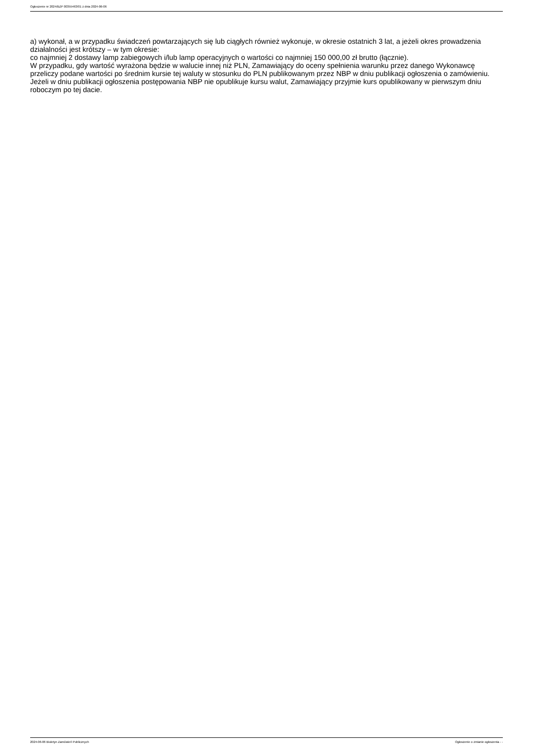Ogłoszenie nr 2024/BZP 00355463/01 z dnia 2024-06-06
a) wykonał, a w przypadku świadczeń powtarzających się lub ciągłych również wykonuje, w okresie ostatnich 3 lat, a jeżeli okres prowadzenia działalności jest krótszy – w tym okresie:
co najmniej 2 dostawy lamp zabiegowych i/lub lamp operacyjnych o wartości co najmniej 150 000,00 zł brutto (łącznie).
W przypadku, gdy wartość wyrażona będzie w walucie innej niż PLN, Zamawiający do oceny spełnienia warunku przez danego Wykonawcę przeliczy podane wartości po średnim kursie tej waluty w stosunku do PLN publikowanym przez NBP w dniu publikacji ogłoszenia o zamówieniu. Jeżeli w dniu publikacji ogłoszenia postępowania NBP nie opublikuje kursu walut, Zamawiający przyjmie kurs opublikowany w pierwszym dniu roboczym po tej dacie.
2024-06-06 Biuletyn Zamówień Publicznych Ogłoszenie o zmianie ogłoszenia - -